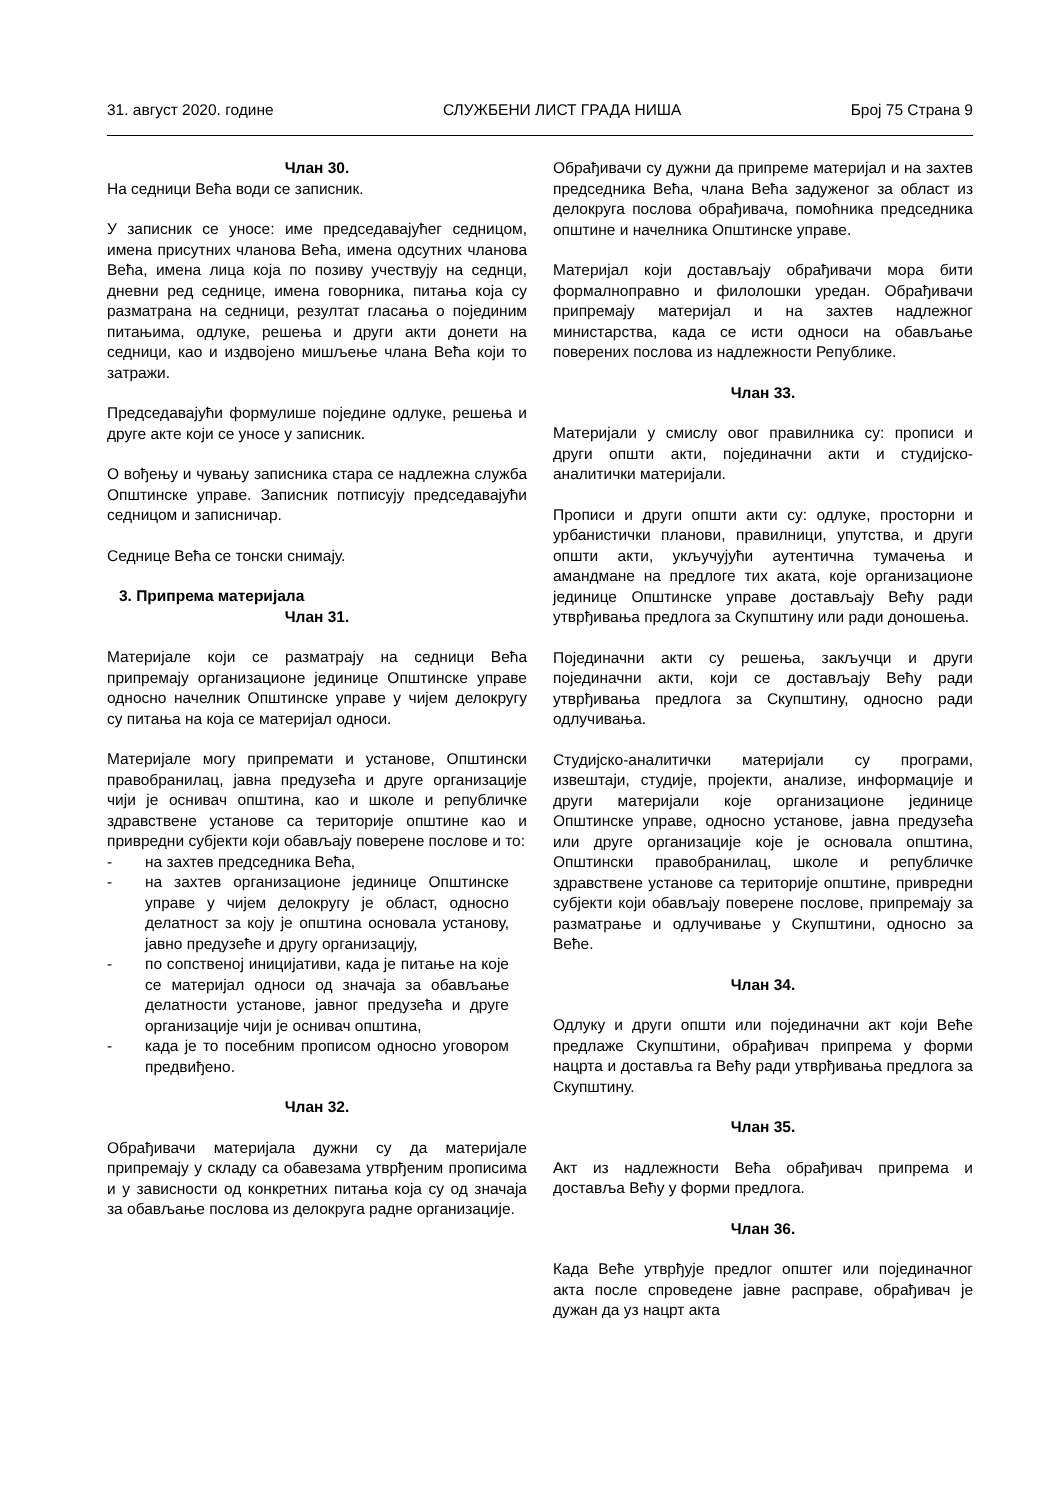31. август 2020. године СЛУЖБЕНИ ЛИСТ ГРАДА НИША Број 75 Страна 9
Члан 30.
На седници Већа води се записник.
У записник се уносе: име председавајућег седницом, имена присутних чланова Већа, имена одсутних чланова Већа, имена лица која по позиву учествују на седнци, дневни ред седнице, имена говорника, питања која су разматрана на седници, резултат гласања о појединим питањима, одлуке, решења и други акти донети на седници, као и издвојено мишљење члана Већа који то затражи.
Председавајући формулише поједине одлуке, решења и друге акте који се уносе у записник.
О вођењу и чувању записника стара се надлежна служба Општинске управе. Записник потписују председавајући седницом и записничар.
Седнице Већа се тонски снимају.
3. Припрема материјала
Члан 31.
Материјале који се разматрају на седници Већа припремају организационе јединице Општинске управе односно начелник Општинске управе у чијем делокругу су питања на која се материјал односи.
Материјале могу припремати и установе, Општински правобранилац, јавна предузећа и друге организације чији је оснивач општина, као и школе и републичке здравствене установе са територије општине као и привредни субјекти који обављају поверене послове и то:
- на захтев председника Већа,
- на захтев организационе јединице Општинске управе у чијем делокругу је област, односно делатност за коју је општина основала установу, јавно предузеће и другу организацију,
- по сопственој иницијативи, када је питање на које се материјал односи од значаја за обављање делатности установе, јавног предузећа и друге организације чији је оснивач општина,
- када је то посебним прописом односно уговором предвиђено.
Члан 32.
Обрађивачи материјала дужни су да материјале припремају у складу са обавезама утврђеним прописима и у зависности од конкретних питања која су од значаја за обављање послова из делокруга радне организације.
Обрађивачи су дужни да припреме материјал и на захтев председника Већа, члана Већа задуженог за област из делокруга послова обрађивача, помоћника председника општине и начелника Општинске управе.
Материјал који достављају обрађивачи мора бити формалноправно и филолошки уредан. Обрађивачи припремају материјал и на захтев надлежног министарства, када се исти односи на обављање поверених послова из надлежности Републике.
Члан 33.
Материјали у смислу овог правилника су: прописи и други општи акти, појединачни акти и студијско-аналитички материјали.
Прописи и други општи акти су: одлуке, просторни и урбанистички планови, правилници, упутства, и други општи акти, укључујући аутентична тумачења и амандмане на предлоге тих аката, које организационе јединице Општинске управе достављају Већу ради утврђивања предлога за Скупштину или ради доношења.
Појединачни акти су решења, закључци и други појединачни акти, који се достављају Већу ради утврђивања предлога за Скупштину, односно ради одлучивања.
Студијско-аналитички материјали су програми, извештаји, студије, пројекти, анализе, информације и други материјали које организационе јединице Општинске управе, односно установе, јавна предузећа или друге организације које је основала општина, Општински правобранилац, школе и републичке здравствене установе са територије општине, привредни субјекти који обављају поверене послове, припремају за разматрање и одлучивање у Скупштини, односно за Веће.
Члан 34.
Одлуку и други општи или појединачни акт који Веће предлаже Скупштини, обрађивач припрема у форми нацрта и доставља га Већу ради утврђивања предлога за Скупштину.
Члан 35.
Акт из надлежности Већа обрађивач припрема и доставља Већу у форми предлога.
Члан 36.
Када Веће утврђује предлог општег или појединачног акта после спроведене јавне расправе, обрађивач је дужан да уз нацрт акта